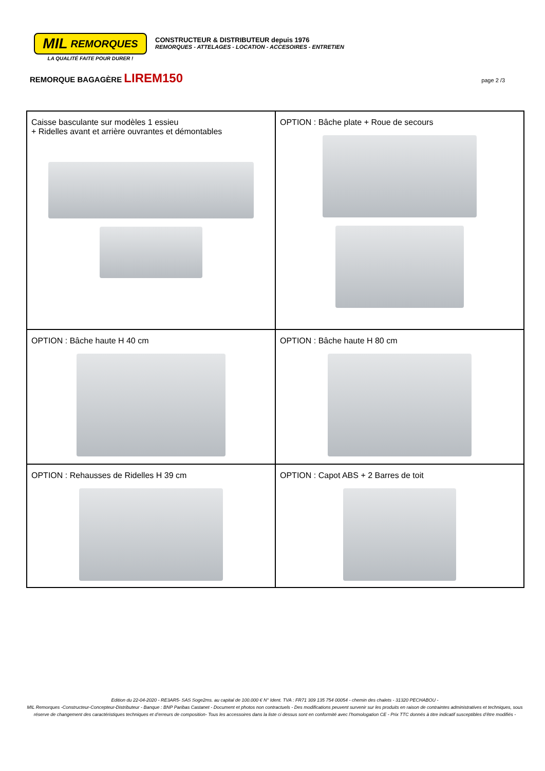MIL REMORQUES
LA QUALITÉ FAITE POUR DURER !
CONSTRUCTEUR & DISTRIBUTEUR depuis 1976
REMORQUES - ATTELAGES - LOCATION - ACCESOIRES - ENTRETIEN
REMORQUE BAGAGÈRE LIREM150
page 2 /3
| Caisse basculante sur modèles 1 essieu + Ridelles avant et arrière ouvrantes et démontables | OPTION : Bâche plate + Roue de secours |
| OPTION : Bâche haute H 40 cm | OPTION : Bâche haute H 80 cm |
| OPTION : Rehausses de Ridelles H 39 cm | OPTION : Capot ABS + 2 Barres de toit |
Edition du 22-04-2020 - RE3AR5- SAS Soge2ms. au capital de 100.000 € N° Ident. TVA : FR71 309 135 754 00054 - chemin des chalets - 31320 PECHABOU -
MIL Remorques -Constructeur-Concepteur-Distributeur - Banque : BNP Paribas Castanet - Document et photos non contractuels - Des modifications peuvent survenir sur les produits en raison de contraintes administratives et techniques, sous réserve de changement des caractéristiques techniques et d’erreurs de composition- Tous les accessoires dans la liste ci dessus sont en conformité avec l’homologation CE - Prix TTC donnés à titre indicatif susceptibles d’être modifiés -